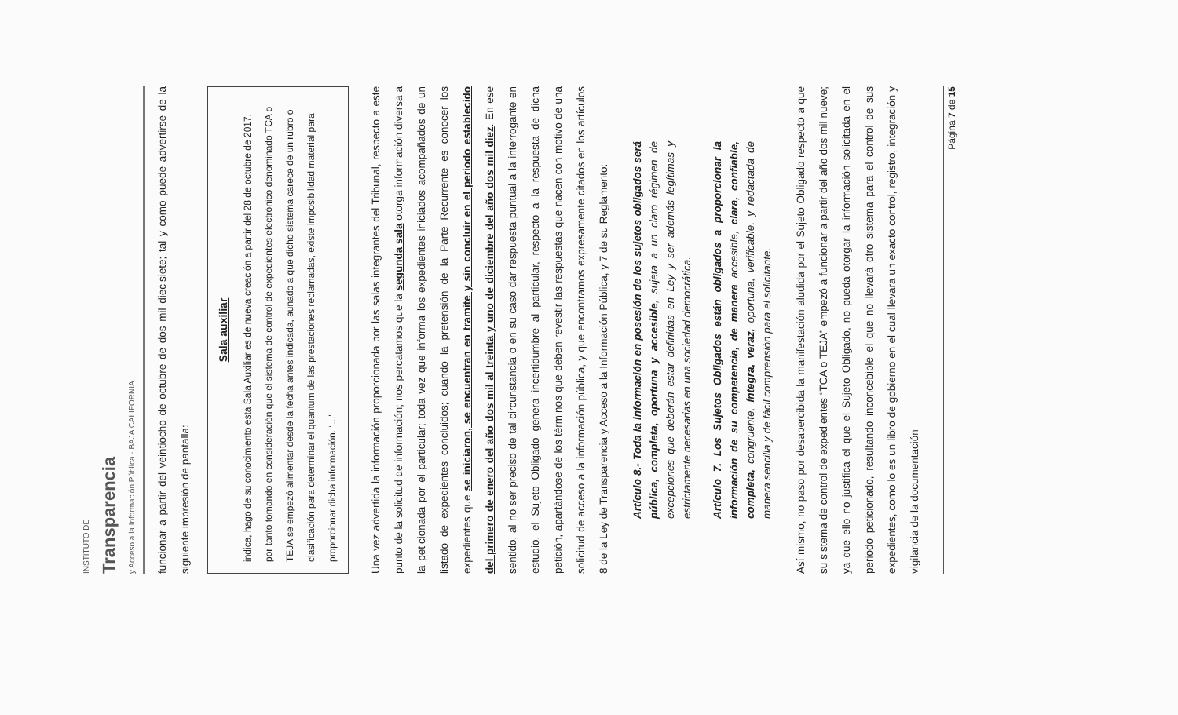INSTITUTO DE
Transparencia
y Acceso a la Información Pública · BAJA CALIFORNIA
funcionar a partir del veintiocho de octubre de dos mil diecisiete; tal y como puede advertirse de la siguiente impresión de pantalla:
Sala auxiliar
indica, hago de su conocimiento esta Sala Auxiliar es de nueva creación a partir del 28 de octubre de 2017, por tanto tomando en consideración que el sistema de control de expedientes electrónico denominado TCA o TEJA se empezó alimentar desde la fecha antes indicada, aunado a que dicho sistema carece de un rubro o clasificación para determinar el quantum de las prestaciones reclamadas, existe imposibilidad material para proporcionar dicha información. “...”
Una vez advertida la información proporcionada por las salas integrantes del Tribunal, respecto a este punto de la solicitud de información; nos percatamos que la segunda sala otorga información diversa a la peticionada por el particular; toda vez que informa los expedientes iniciados acompañados de un listado de expedientes concluidos; cuando la pretensión de la Parte Recurrente es conocer los expedientes que se iniciaron, se encuentran en tramite y sin concluir en el periodo establecido del primero de enero del año dos mil al treinta y uno de diciembre del año dos mil diez. En ese sentido, al no ser preciso de tal circunstancia o en su caso dar respuesta puntual a la interrogante en estudio, el Sujeto Obligado genera incertidumbre al particular, respecto a la respuesta de dicha petición, apartándose de los términos que deben revestir las respuestas que nacen con motivo de una solicitud de acceso a la información pública, y que encontramos expresamente citados en los artículos 8 de la Ley de Transparencia y Acceso a la Información Pública, y 7 de su Reglamento:
Artículo 8.- Toda la información en posesión de los sujetos obligados será pública, completa, oportuna y accesible, sujeta a un claro régimen de excepciones que deberán estar definidas en Ley y ser además legítimas y estrictamente necesarias en una sociedad democrática.
Artículo 7. Los Sujetos Obligados están obligados a proporcionar la información de su competencia, de manera accesible, clara, confiable, completa, congruente, íntegra, veraz, oportuna, verificable, y redactada de manera sencilla y de fácil comprensión para el solicitante.
Así mismo, no paso por desapercibida la manifestación aludida por el Sujeto Obligado respecto a que su sistema de control de expedientes “TCA o TEJA” empezó a funcionar a partir del año dos mil nueve; ya que ello no justifica el que el Sujeto Obligado, no pueda otorgar la información solicitada en el periodo peticionado, resultando inconcebible el que no llevará otro sistema para el control de sus expedientes, como lo es un libro de gobierno en el cual llevara un exacto control, registro, integración y vigilancia de la documentación
Página 7 de 15